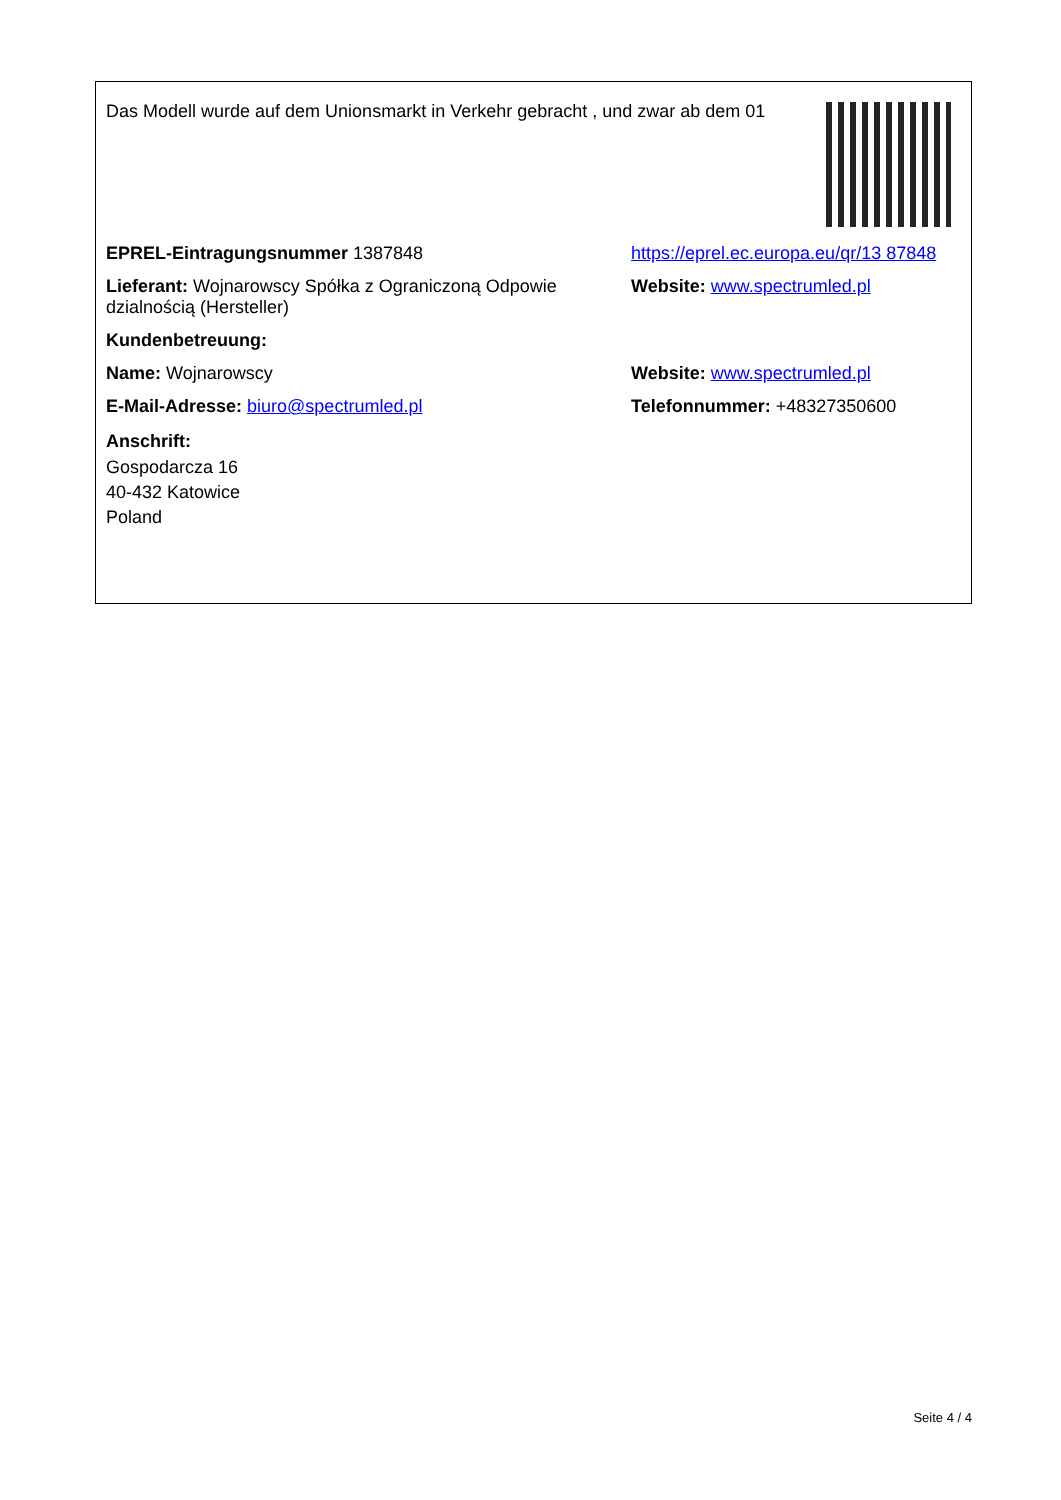Das Modell wurde auf dem Unionsmarkt in Verkehr gebracht , und zwar ab dem 01
EPREL-Eintragungsnummer 1387848 https://eprel.ec.europa.eu/qr/13 87848
Lieferant: Wojnarowscy Spółka z Ograniczoną Odpowie dzialnością (Hersteller)
Website: www.spectrumled.pl
Kundenbetreuung:
Name: Wojnarowscy Website: www.spectrumled.pl
E-Mail-Adresse: biuro@spectrumled.pl Telefonnummer: +48327350600
Anschrift:
Gospodarcza 16
40-432 Katowice
Poland
Seite 4 / 4